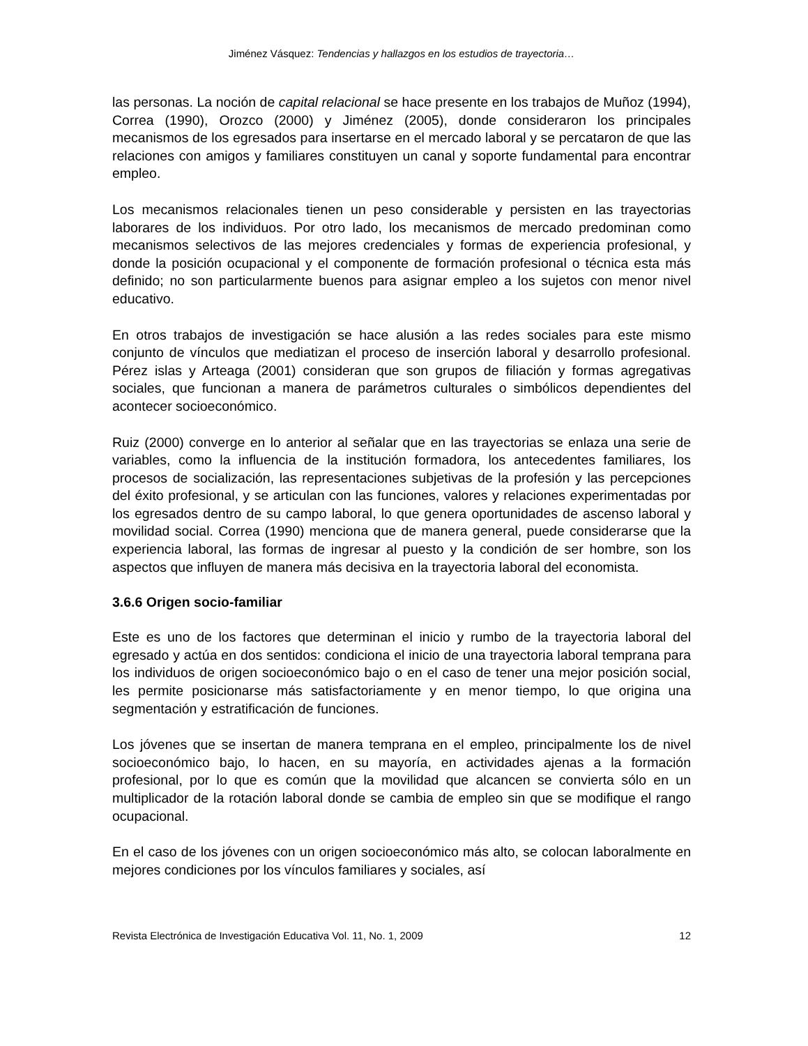Jiménez Vásquez: Tendencias y hallazgos en los estudios de trayectoria…
las personas. La noción de capital relacional se hace presente en los trabajos de Muñoz (1994), Correa (1990), Orozco (2000) y Jiménez (2005), donde consideraron los principales mecanismos de los egresados para insertarse en el mercado laboral y se percataron de que las relaciones con amigos y familiares constituyen un canal y soporte fundamental para encontrar empleo.
Los mecanismos relacionales tienen un peso considerable y persisten en las trayectorias laborares de los individuos. Por otro lado, los mecanismos de mercado predominan como mecanismos selectivos de las mejores credenciales y formas de experiencia profesional, y donde la posición ocupacional y el componente de formación profesional o técnica esta más definido; no son particularmente buenos para asignar empleo a los sujetos con menor nivel educativo.
En otros trabajos de investigación se hace alusión a las redes sociales para este mismo conjunto de vínculos que mediatizan el proceso de inserción laboral y desarrollo profesional. Pérez islas y Arteaga (2001) consideran que son grupos de filiación y formas agregativas sociales, que funcionan a manera de parámetros culturales o simbólicos dependientes del acontecer socioeconómico.
Ruiz (2000) converge en lo anterior al señalar que en las trayectorias se enlaza una serie de variables, como la influencia de la institución formadora, los antecedentes familiares, los procesos de socialización, las representaciones subjetivas de la profesión y las percepciones del éxito profesional, y se articulan con las funciones, valores y relaciones experimentadas por los egresados dentro de su campo laboral, lo que genera oportunidades de ascenso laboral y movilidad social. Correa (1990) menciona que de manera general, puede considerarse que la experiencia laboral, las formas de ingresar al puesto y la condición de ser hombre, son los aspectos que influyen de manera más decisiva en la trayectoria laboral del economista.
3.6.6 Origen socio-familiar
Este es uno de los factores que determinan el inicio y rumbo de la trayectoria laboral del egresado y actúa en dos sentidos: condiciona el inicio de una trayectoria laboral temprana para los individuos de origen socioeconómico bajo o en el caso de tener una mejor posición social, les permite posicionarse más satisfactoriamente y en menor tiempo, lo que origina una segmentación y estratificación de funciones.
Los jóvenes que se insertan de manera temprana en el empleo, principalmente los de nivel socioeconómico bajo, lo hacen, en su mayoría, en actividades ajenas a la formación profesional, por lo que es común que la movilidad que alcancen se convierta sólo en un multiplicador de la rotación laboral donde se cambia de empleo sin que se modifique el rango ocupacional.
En el caso de los jóvenes con un origen socioeconómico más alto, se colocan laboralmente en mejores condiciones por los vínculos familiares y sociales, así
Revista Electrónica de Investigación Educativa Vol. 11, No. 1, 2009 12